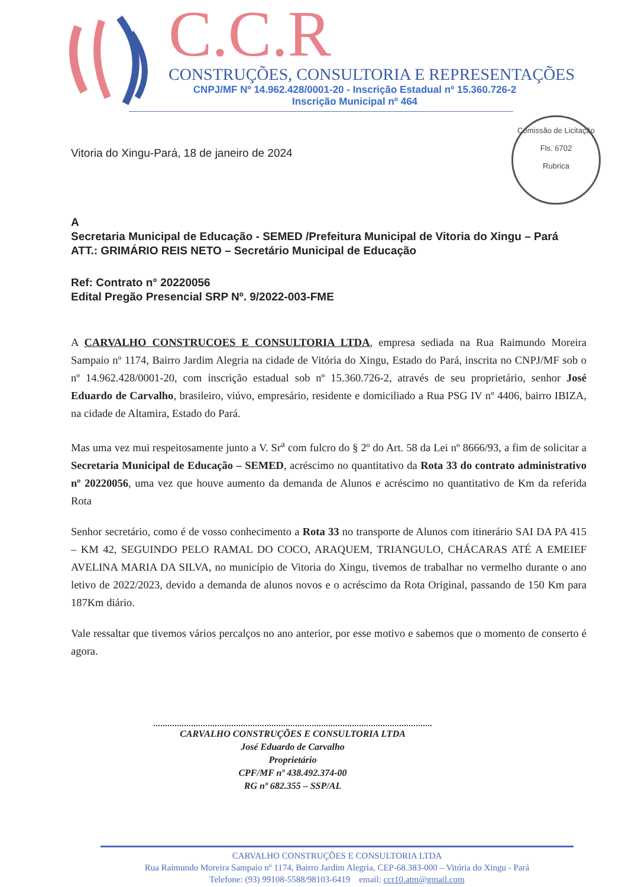C.C.R
CONSTRUÇÕES, CONSULTORIA E REPRESENTAÇÕES
CNPJ/MF Nº 14.962.428/0001-20 - Inscrição Estadual nº 15.360.726-2
Inscrição Municipal nº 464
Comissão de Licitação
Fls. 6702
Rubrica
Vitoria do Xingu-Pará, 18 de janeiro de 2024
A
Secretaria Municipal de Educação - SEMED /Prefeitura Municipal de Vitoria do Xingu – Pará
ATT.: GRIMÁRIO REIS NETO – Secretário Municipal de Educação
Ref: Contrato n° 20220056
Edital Pregão Presencial SRP Nº. 9/2022-003-FME
A CARVALHO CONSTRUCOES E CONSULTORIA LTDA, empresa sediada na Rua Raimundo Moreira Sampaio nº 1174, Bairro Jardim Alegria na cidade de Vitória do Xingu, Estado do Pará, inscrita no CNPJ/MF sob o nº 14.962.428/0001-20, com inscrição estadual sob nº 15.360.726-2, através de seu proprietário, senhor José Eduardo de Carvalho, brasileiro, viúvo, empresário, residente e domiciliado a Rua PSG IV nº 4406, bairro IBIZA, na cidade de Altamira, Estado do Pará.
Mas uma vez mui respeitosamente junto a V. Sr<sup>a</sup> com fulcro do § 2º do Art. 58 da Lei nº 8666/93, a fim de solicitar a Secretaria Municipal de Educação – SEMED, acréscimo no quantitativo da Rota 33 do contrato administrativo nº 20220056, uma vez que houve aumento da demanda de Alunos e acréscimo no quantitativo de Km da referida Rota
Senhor secretário, como é de vosso conhecimento a Rota 33 no transporte de Alunos com itinerário SAI DA PA 415 – KM 42, SEGUINDO PELO RAMAL DO COCO, ARAQUEM, TRIANGULO, CHÁCARAS ATÉ A EMEIEF AVELINA MARIA DA SILVA, no município de Vitoria do Xingu, tivemos de trabalhar no vermelho durante o ano letivo de 2022/2023, devido a demanda de alunos novos e o acréscimo da Rota Original, passando de 150 Km para 187Km diário.
Vale ressaltar que tivemos vários percalços no ano anterior, por esse motivo e sabemos que o momento de conserto é agora.
CARVALHO CONSTRUÇÕES E CONSULTORIA LTDA
José Eduardo de Carvalho
Proprietário
CPF/MF nº 438.492.374-00
RG nº 682.355 – SSP/AL
CARVALHO CONSTRUÇÕES E CONSULTORIA LTDA
Rua Raimundo Moreira Sampaio nº 1174, Bairro Jardim Alegria, CEP-68.383-000 – Vitória do Xingu - Pará
Telefone: (93) 99108-5588/98103-6419 email: ccr10.atm@gmail.com